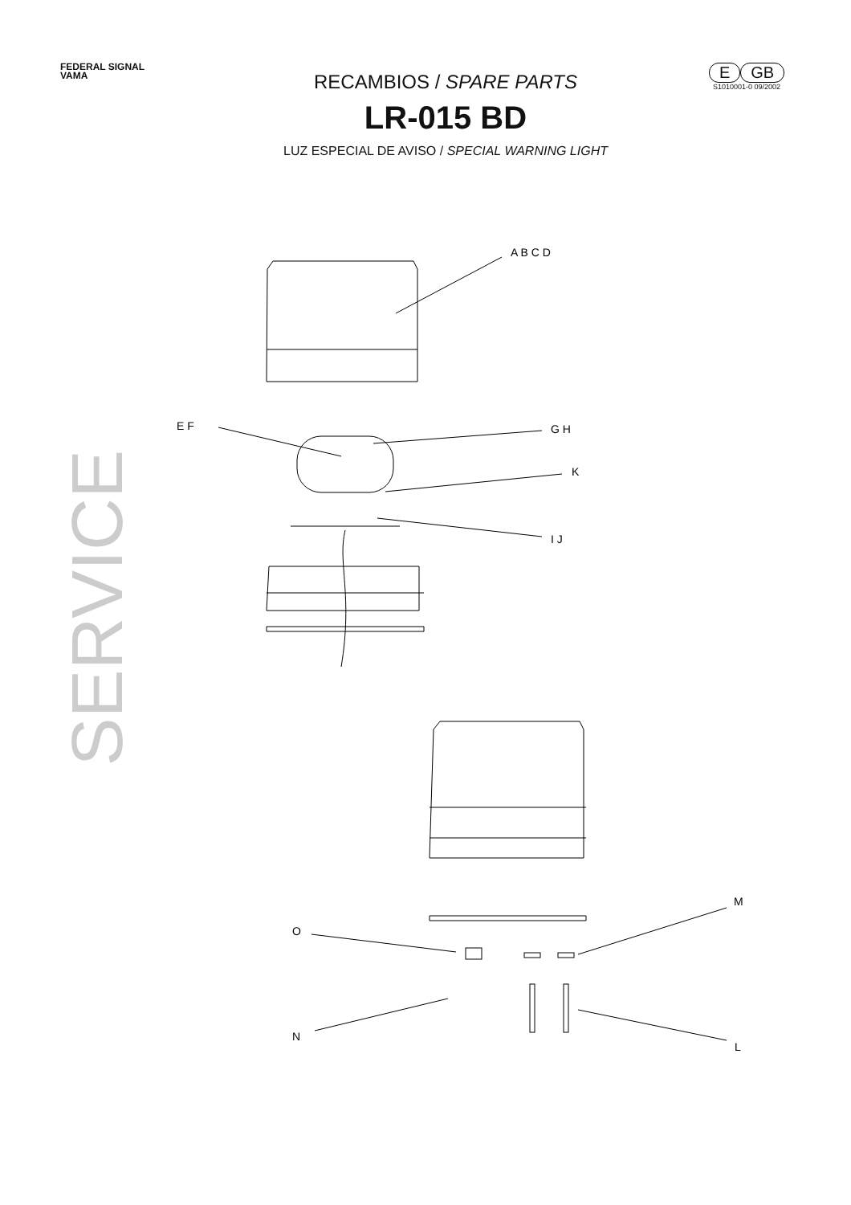FEDERAL SIGNAL
VAMA
RECAMBIOS / SPARE PARTS
LR-015 BD
LUZ ESPECIAL DE AVISO / SPECIAL WARNING LIGHT
E GB
S1010001-0 09/2002
SERVICE
A B C D
E F
G H
K
I J
M
O
N
L